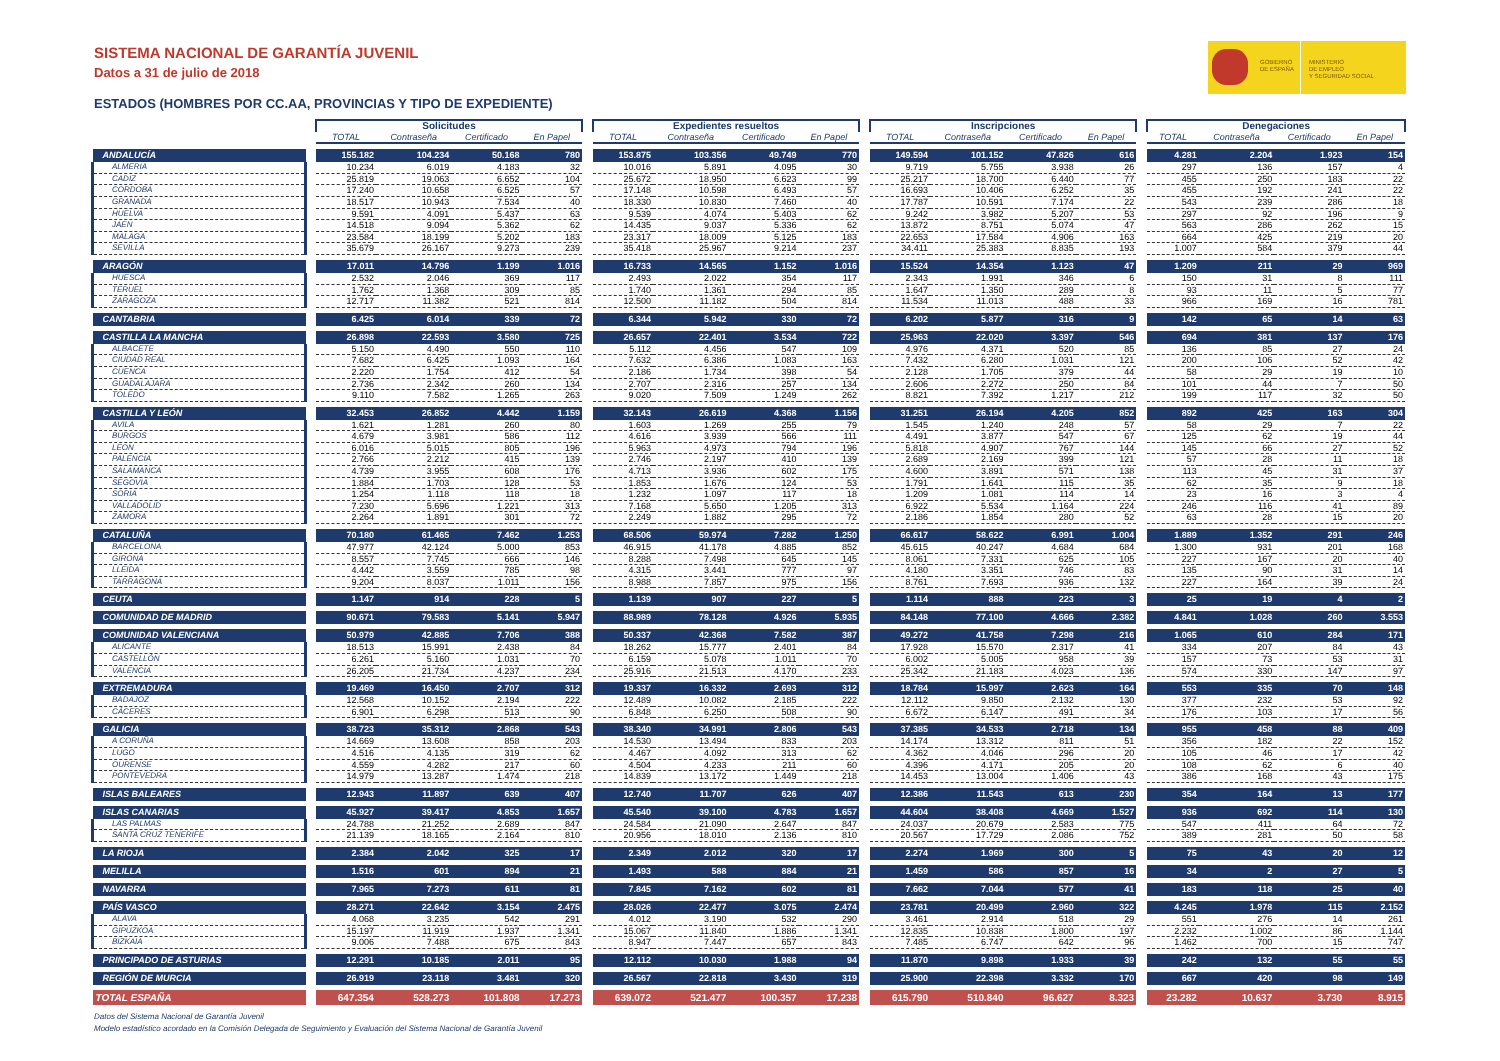GOBIERNO
DE ESPAÑA
MINISTERIO
DE EMPLEO
Y SEGURIDAD SOCIAL
SISTEMA NACIONAL DE GARANTÍA JUVENIL
Datos a 31 de julio de 2018
ESTADOS (HOMBRES POR CC.AA, PROVINCIAS Y TIPO DE EXPEDIENTE)
| | | Solicitudes | | | | | Expedientes resueltos | | | | | Inscripciones | | | | | Denegaciones | | | |
| | | TOTAL | Contraseña | Certificado | En Papel | | TOTAL | Contraseña | Certificado | En Papel | | TOTAL | Contraseña | Certificado | En Papel | | TOTAL | Contraseña | Certificado | En Papel |
| ANDALUCÍA | | 155.182 | 104.234 | 50.168 | 780 | | 153.875 | 103.356 | 49.749 | 770 | | 149.594 | 101.152 | 47.826 | 616 | | 4.281 | 2.204 | 1.923 | 154 |
| ALMERIA | | 10.234 | 6.019 | 4.183 | 32 | | 10.016 | 5.891 | 4.095 | 30 | | 9.719 | 5.755 | 3.938 | 26 | | 297 | 136 | 157 | 4 |
| CADIZ | | 25.819 | 19.063 | 6.652 | 104 | | 25.672 | 18.950 | 6.623 | 99 | | 25.217 | 18.700 | 6.440 | 77 | | 455 | 250 | 183 | 22 |
| CORDOBA | | 17.240 | 10.658 | 6.525 | 57 | | 17.148 | 10.598 | 6.493 | 57 | | 16.693 | 10.406 | 6.252 | 35 | | 455 | 192 | 241 | 22 |
| GRANADA | | 18.517 | 10.943 | 7.534 | 40 | | 18.330 | 10.830 | 7.460 | 40 | | 17.787 | 10.591 | 7.174 | 22 | | 543 | 239 | 286 | 18 |
| HUELVA | | 9.591 | 4.091 | 5.437 | 63 | | 9.539 | 4.074 | 5.403 | 62 | | 9.242 | 3.982 | 5.207 | 53 | | 297 | 92 | 196 | 9 |
| JAEN | | 14.518 | 9.094 | 5.362 | 62 | | 14.435 | 9.037 | 5.336 | 62 | | 13.872 | 8.751 | 5.074 | 47 | | 563 | 286 | 262 | 15 |
| MALAGA | | 23.584 | 18.199 | 5.202 | 183 | | 23.317 | 18.009 | 5.125 | 183 | | 22.653 | 17.584 | 4.906 | 163 | | 664 | 425 | 219 | 20 |
| SEVILLA | | 35.679 | 26.167 | 9.273 | 239 | | 35.418 | 25.967 | 9.214 | 237 | | 34.411 | 25.383 | 8.835 | 193 | | 1.007 | 584 | 379 | 44 |
| ARAGÓN | | 17.011 | 14.796 | 1.199 | 1.016 | | 16.733 | 14.565 | 1.152 | 1.016 | | 15.524 | 14.354 | 1.123 | 47 | | 1.209 | 211 | 29 | 969 |
| HUESCA | | 2.532 | 2.046 | 369 | 117 | | 2.493 | 2.022 | 354 | 117 | | 2.343 | 1.991 | 346 | 6 | | 150 | 31 | 8 | 111 |
| TERUEL | | 1.762 | 1.368 | 309 | 85 | | 1.740 | 1.361 | 294 | 85 | | 1.647 | 1.350 | 289 | 8 | | 93 | 11 | 5 | 77 |
| ZARAGOZA | | 12.717 | 11.382 | 521 | 814 | | 12.500 | 11.182 | 504 | 814 | | 11.534 | 11.013 | 488 | 33 | | 966 | 169 | 16 | 781 |
| CANTABRIA | | 6.425 | 6.014 | 339 | 72 | | 6.344 | 5.942 | 330 | 72 | | 6.202 | 5.877 | 316 | 9 | | 142 | 65 | 14 | 63 |
| CASTILLA LA MANCHA | | 26.898 | 22.593 | 3.580 | 725 | | 26.657 | 22.401 | 3.534 | 722 | | 25.963 | 22.020 | 3.397 | 546 | | 694 | 381 | 137 | 176 |
| ALBACETE | | 5.150 | 4.490 | 550 | 110 | | 5.112 | 4.456 | 547 | 109 | | 4.976 | 4.371 | 520 | 85 | | 136 | 85 | 27 | 24 |
| CIUDAD REAL | | 7.682 | 6.425 | 1.093 | 164 | | 7.632 | 6.386 | 1.083 | 163 | | 7.432 | 6.280 | 1.031 | 121 | | 200 | 106 | 52 | 42 |
| CUENCA | | 2.220 | 1.754 | 412 | 54 | | 2.186 | 1.734 | 398 | 54 | | 2.128 | 1.705 | 379 | 44 | | 58 | 29 | 19 | 10 |
| GUADALAJARA | | 2.736 | 2.342 | 260 | 134 | | 2.707 | 2.316 | 257 | 134 | | 2.606 | 2.272 | 250 | 84 | | 101 | 44 | 7 | 50 |
| TOLEDO | | 9.110 | 7.582 | 1.265 | 263 | | 9.020 | 7.509 | 1.249 | 262 | | 8.821 | 7.392 | 1.217 | 212 | | 199 | 117 | 32 | 50 |
| CASTILLA Y LEÓN | | 32.453 | 26.852 | 4.442 | 1.159 | | 32.143 | 26.619 | 4.368 | 1.156 | | 31.251 | 26.194 | 4.205 | 852 | | 892 | 425 | 163 | 304 |
| AVILA | | 1.621 | 1.281 | 260 | 80 | | 1.603 | 1.269 | 255 | 79 | | 1.545 | 1.240 | 248 | 57 | | 58 | 29 | 7 | 22 |
| BURGOS | | 4.679 | 3.981 | 586 | 112 | | 4.616 | 3.939 | 566 | 111 | | 4.491 | 3.877 | 547 | 67 | | 125 | 62 | 19 | 44 |
| LEON | | 6.016 | 5.015 | 805 | 196 | | 5.963 | 4.973 | 794 | 196 | | 5.818 | 4.907 | 767 | 144 | | 145 | 66 | 27 | 52 |
| PALENCIA | | 2.766 | 2.212 | 415 | 139 | | 2.746 | 2.197 | 410 | 139 | | 2.689 | 2.169 | 399 | 121 | | 57 | 28 | 11 | 18 |
| SALAMANCA | | 4.739 | 3.955 | 608 | 176 | | 4.713 | 3.936 | 602 | 175 | | 4.600 | 3.891 | 571 | 138 | | 113 | 45 | 31 | 37 |
| SEGOVIA | | 1.884 | 1.703 | 128 | 53 | | 1.853 | 1.676 | 124 | 53 | | 1.791 | 1.641 | 115 | 35 | | 62 | 35 | 9 | 18 |
| SORIA | | 1.254 | 1.118 | 118 | 18 | | 1.232 | 1.097 | 117 | 18 | | 1.209 | 1.081 | 114 | 14 | | 23 | 16 | 3 | 4 |
| VALLADOLID | | 7.230 | 5.696 | 1.221 | 313 | | 7.168 | 5.650 | 1.205 | 313 | | 6.922 | 5.534 | 1.164 | 224 | | 246 | 116 | 41 | 89 |
| ZAMORA | | 2.264 | 1.891 | 301 | 72 | | 2.249 | 1.882 | 295 | 72 | | 2.186 | 1.854 | 280 | 52 | | 63 | 28 | 15 | 20 |
| CATALUÑA | | 70.180 | 61.465 | 7.462 | 1.253 | | 68.506 | 59.974 | 7.282 | 1.250 | | 66.617 | 58.622 | 6.991 | 1.004 | | 1.889 | 1.352 | 291 | 246 |
| BARCELONA | | 47.977 | 42.124 | 5.000 | 853 | | 46.915 | 41.178 | 4.885 | 852 | | 45.615 | 40.247 | 4.684 | 684 | | 1.300 | 931 | 201 | 168 |
| GIRONA | | 8.557 | 7.745 | 666 | 146 | | 8.288 | 7.498 | 645 | 145 | | 8.061 | 7.331 | 625 | 105 | | 227 | 167 | 20 | 40 |
| LLEIDA | | 4.442 | 3.559 | 785 | 98 | | 4.315 | 3.441 | 777 | 97 | | 4.180 | 3.351 | 746 | 83 | | 135 | 90 | 31 | 14 |
| TARRAGONA | | 9.204 | 8.037 | 1.011 | 156 | | 8.988 | 7.857 | 975 | 156 | | 8.761 | 7.693 | 936 | 132 | | 227 | 164 | 39 | 24 |
| CEUTA | | 1.147 | 914 | 228 | 5 | | 1.139 | 907 | 227 | 5 | | 1.114 | 888 | 223 | 3 | | 25 | 19 | 4 | 2 |
| COMUNIDAD DE MADRID | | 90.671 | 79.583 | 5.141 | 5.947 | | 88.989 | 78.128 | 4.926 | 5.935 | | 84.148 | 77.100 | 4.666 | 2.382 | | 4.841 | 1.028 | 260 | 3.553 |
| COMUNIDAD VALENCIANA | | 50.979 | 42.885 | 7.706 | 388 | | 50.337 | 42.368 | 7.582 | 387 | | 49.272 | 41.758 | 7.298 | 216 | | 1.065 | 610 | 284 | 171 |
| ALICANTE | | 18.513 | 15.991 | 2.438 | 84 | | 18.262 | 15.777 | 2.401 | 84 | | 17.928 | 15.570 | 2.317 | 41 | | 334 | 207 | 84 | 43 |
| CASTELLÓN | | 6.261 | 5.160 | 1.031 | 70 | | 6.159 | 5.078 | 1.011 | 70 | | 6.002 | 5.005 | 958 | 39 | | 157 | 73 | 53 | 31 |
| VALENCIA | | 26.205 | 21.734 | 4.237 | 234 | | 25.916 | 21.513 | 4.170 | 233 | | 25.342 | 21.183 | 4.023 | 136 | | 574 | 330 | 147 | 97 |
| EXTREMADURA | | 19.469 | 16.450 | 2.707 | 312 | | 19.337 | 16.332 | 2.693 | 312 | | 18.784 | 15.997 | 2.623 | 164 | | 553 | 335 | 70 | 148 |
| BADAJOZ | | 12.568 | 10.152 | 2.194 | 222 | | 12.489 | 10.082 | 2.185 | 222 | | 12.112 | 9.850 | 2.132 | 130 | | 377 | 232 | 53 | 92 |
| CÁCERES | | 6.901 | 6.298 | 513 | 90 | | 6.848 | 6.250 | 508 | 90 | | 6.672 | 6.147 | 491 | 34 | | 176 | 103 | 17 | 56 |
| GALICIA | | 38.723 | 35.312 | 2.868 | 543 | | 38.340 | 34.991 | 2.806 | 543 | | 37.385 | 34.533 | 2.718 | 134 | | 955 | 458 | 88 | 409 |
| A CORUÑA | | 14.669 | 13.608 | 858 | 203 | | 14.530 | 13.494 | 833 | 203 | | 14.174 | 13.312 | 811 | 51 | | 356 | 182 | 22 | 152 |
| LUGO | | 4.516 | 4.135 | 319 | 62 | | 4.467 | 4.092 | 313 | 62 | | 4.362 | 4.046 | 296 | 20 | | 105 | 46 | 17 | 42 |
| OURENSE | | 4.559 | 4.282 | 217 | 60 | | 4.504 | 4.233 | 211 | 60 | | 4.396 | 4.171 | 205 | 20 | | 108 | 62 | 6 | 40 |
| PONTEVEDRA | | 14.979 | 13.287 | 1.474 | 218 | | 14.839 | 13.172 | 1.449 | 218 | | 14.453 | 13.004 | 1.406 | 43 | | 386 | 168 | 43 | 175 |
| ISLAS BALEARES | | 12.943 | 11.897 | 639 | 407 | | 12.740 | 11.707 | 626 | 407 | | 12.386 | 11.543 | 613 | 230 | | 354 | 164 | 13 | 177 |
| ISLAS CANARIAS | | 45.927 | 39.417 | 4.853 | 1.657 | | 45.540 | 39.100 | 4.783 | 1.657 | | 44.604 | 38.408 | 4.669 | 1.527 | | 936 | 692 | 114 | 130 |
| LAS PALMAS | | 24.788 | 21.252 | 2.689 | 847 | | 24.584 | 21.090 | 2.647 | 847 | | 24.037 | 20.679 | 2.583 | 775 | | 547 | 411 | 64 | 72 |
| SANTA CRUZ TENERIFE | | 21.139 | 18.165 | 2.164 | 810 | | 20.956 | 18.010 | 2.136 | 810 | | 20.567 | 17.729 | 2.086 | 752 | | 389 | 281 | 50 | 58 |
| LA RIOJA | | 2.384 | 2.042 | 325 | 17 | | 2.349 | 2.012 | 320 | 17 | | 2.274 | 1.969 | 300 | 5 | | 75 | 43 | 20 | 12 |
| MELILLA | | 1.516 | 601 | 894 | 21 | | 1.493 | 588 | 884 | 21 | | 1.459 | 586 | 857 | 16 | | 34 | 2 | 27 | 5 |
| NAVARRA | | 7.965 | 7.273 | 611 | 81 | | 7.845 | 7.162 | 602 | 81 | | 7.662 | 7.044 | 577 | 41 | | 183 | 118 | 25 | 40 |
| PAÍS VASCO | | 28.271 | 22.642 | 3.154 | 2.475 | | 28.026 | 22.477 | 3.075 | 2.474 | | 23.781 | 20.499 | 2.960 | 322 | | 4.245 | 1.978 | 115 | 2.152 |
| ALAVA | | 4.068 | 3.235 | 542 | 291 | | 4.012 | 3.190 | 532 | 290 | | 3.461 | 2.914 | 518 | 29 | | 551 | 276 | 14 | 261 |
| GIPUZKOA | | 15.197 | 11.919 | 1.937 | 1.341 | | 15.067 | 11.840 | 1.886 | 1.341 | | 12.835 | 10.838 | 1.800 | 197 | | 2.232 | 1.002 | 86 | 1.144 |
| BIZKAIA | | 9.006 | 7.488 | 675 | 843 | | 8.947 | 7.447 | 657 | 843 | | 7.485 | 6.747 | 642 | 96 | | 1.462 | 700 | 15 | 747 |
| PRINCIPADO DE ASTURIAS | | 12.291 | 10.185 | 2.011 | 95 | | 12.112 | 10.030 | 1.988 | 94 | | 11.870 | 9.898 | 1.933 | 39 | | 242 | 132 | 55 | 55 |
| REGIÓN DE MURCIA | | 26.919 | 23.118 | 3.481 | 320 | | 26.567 | 22.818 | 3.430 | 319 | | 25.900 | 22.398 | 3.332 | 170 | | 667 | 420 | 98 | 149 |
| TOTAL ESPAÑA | | 647.354 | 528.273 | 101.808 | 17.273 | | 639.072 | 521.477 | 100.357 | 17.238 | | 615.790 | 510.840 | 96.627 | 8.323 | | 23.282 | 10.637 | 3.730 | 8.915 |
Datos del Sistema Nacional de Garantía Juvenil
Modelo estadístico acordado en la Comisión Delegada de Seguimiento y Evaluación del Sistema Nacional de Garantía Juvenil